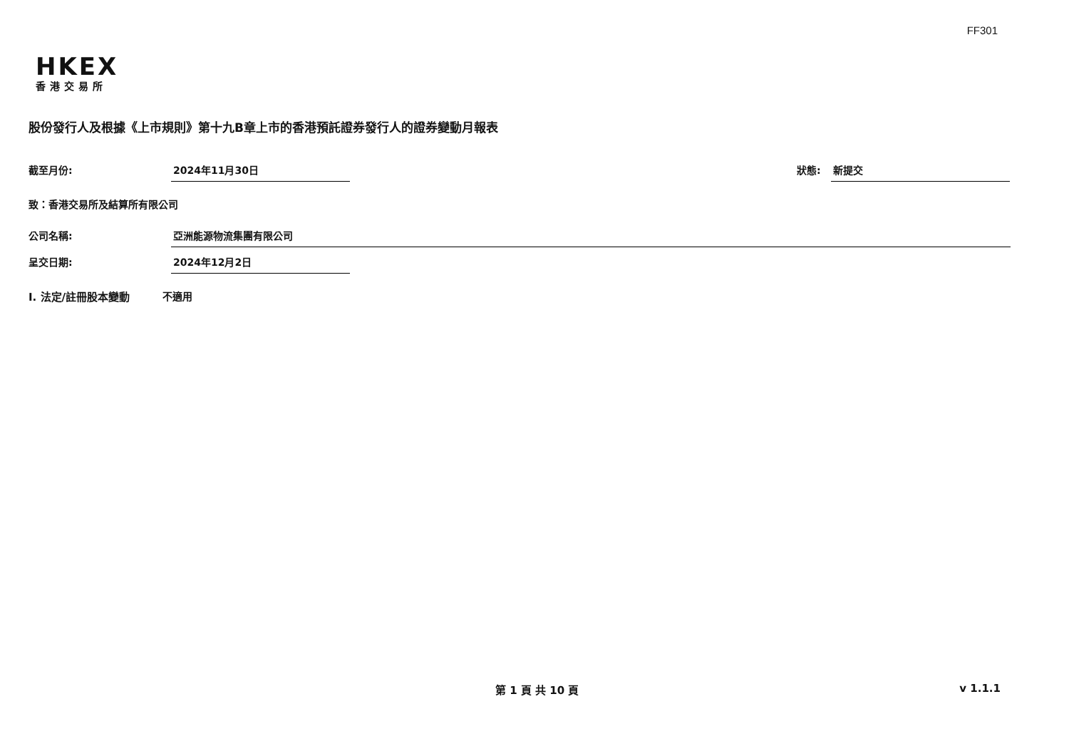FF301
HKEX
香港交易所
股份發行人及根據《上市規則》第十九B章上市的香港預託證券發行人的證券變動月報表
截至月份: 2024年11月30日
狀態: 新提交
致：香港交易所及結算所有限公司
公司名稱: 亞洲能源物流集團有限公司
呈交日期: 2024年12月2日
I. 法定/註冊股本變動 不適用
第 1 頁 共 10 頁 v 1.1.1